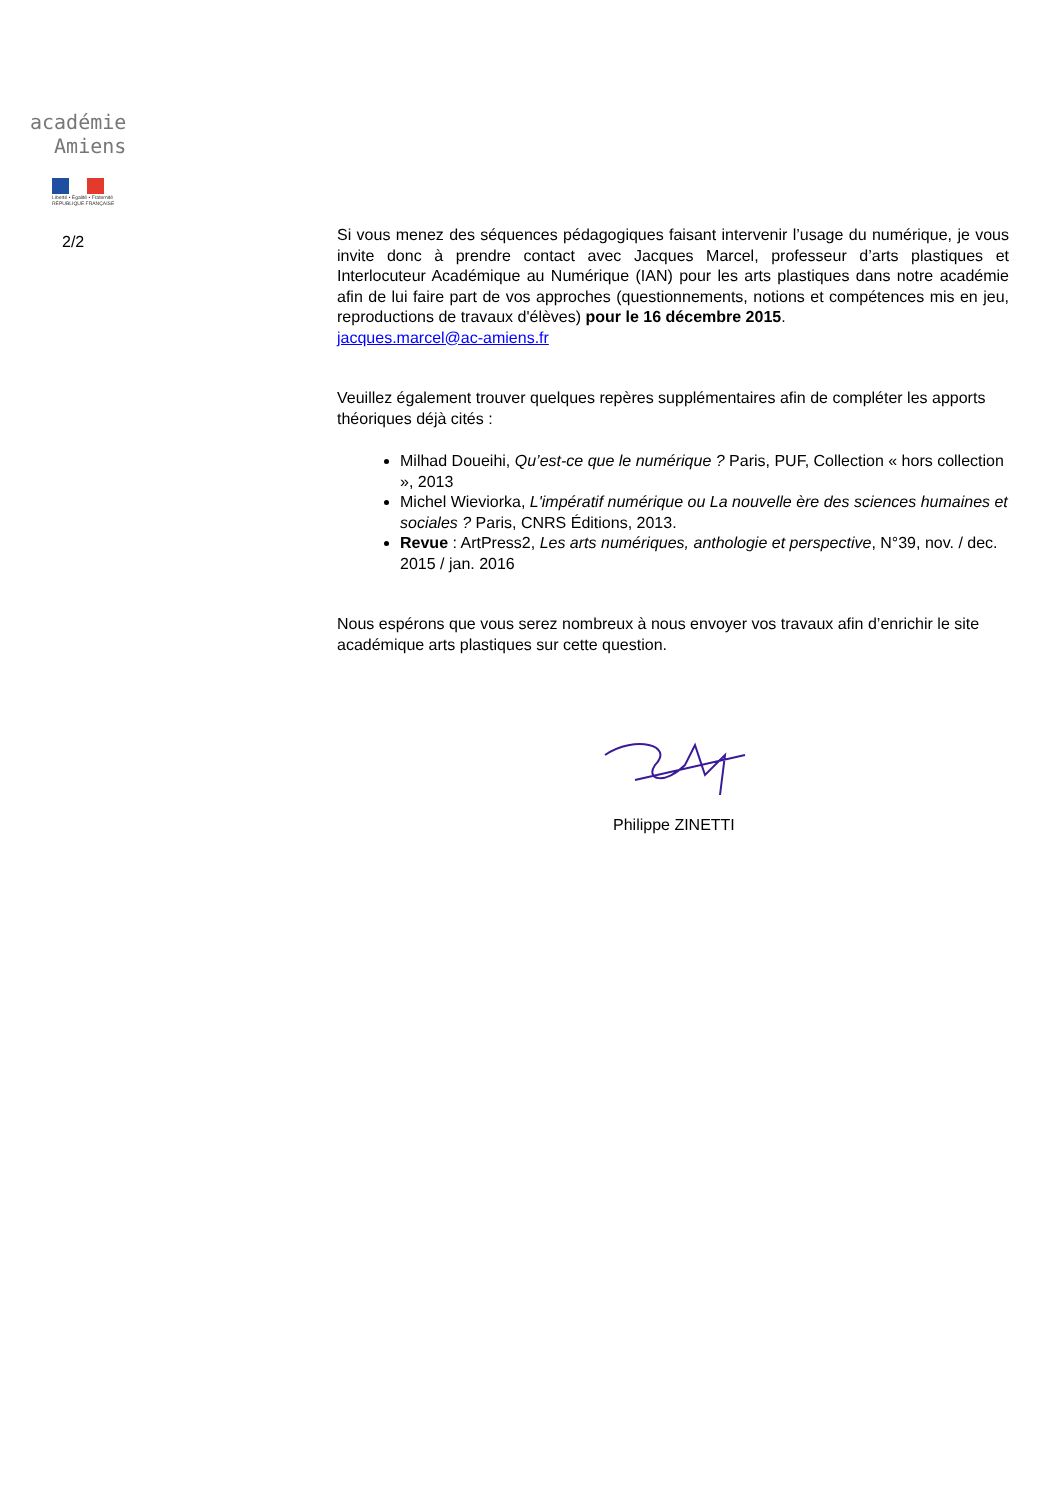académie
Amiens
Liberté • Égalité • Fraternité
RÉPUBLIQUE FRANÇAISE
2/2
Si vous menez des séquences pédagogiques faisant intervenir l’usage du numérique, je vous invite donc à prendre contact avec Jacques Marcel, professeur d’arts plastiques et Interlocuteur Académique au Numérique (IAN) pour les arts plastiques dans notre académie afin de lui faire part de vos approches (questionnements, notions et compétences mis en jeu, reproductions de travaux d'élèves) pour le 16 décembre 2015.
jacques.marcel@ac-amiens.fr
Veuillez également trouver quelques repères supplémentaires afin de compléter les apports théoriques déjà cités :
Milhad Doueihi, Qu’est-ce que le numérique ? Paris, PUF, Collection « hors collection », 2013
Michel Wieviorka, L'impératif numérique ou La nouvelle ère des sciences humaines et sociales ? Paris, CNRS Éditions, 2013.
Revue : ArtPress2, Les arts numériques, anthologie et perspective, N°39, nov. / dec. 2015 / jan. 2016
Nous espérons que vous serez nombreux à nous envoyer vos travaux afin d’enrichir le site académique arts plastiques sur cette question.
Philippe ZINETTI